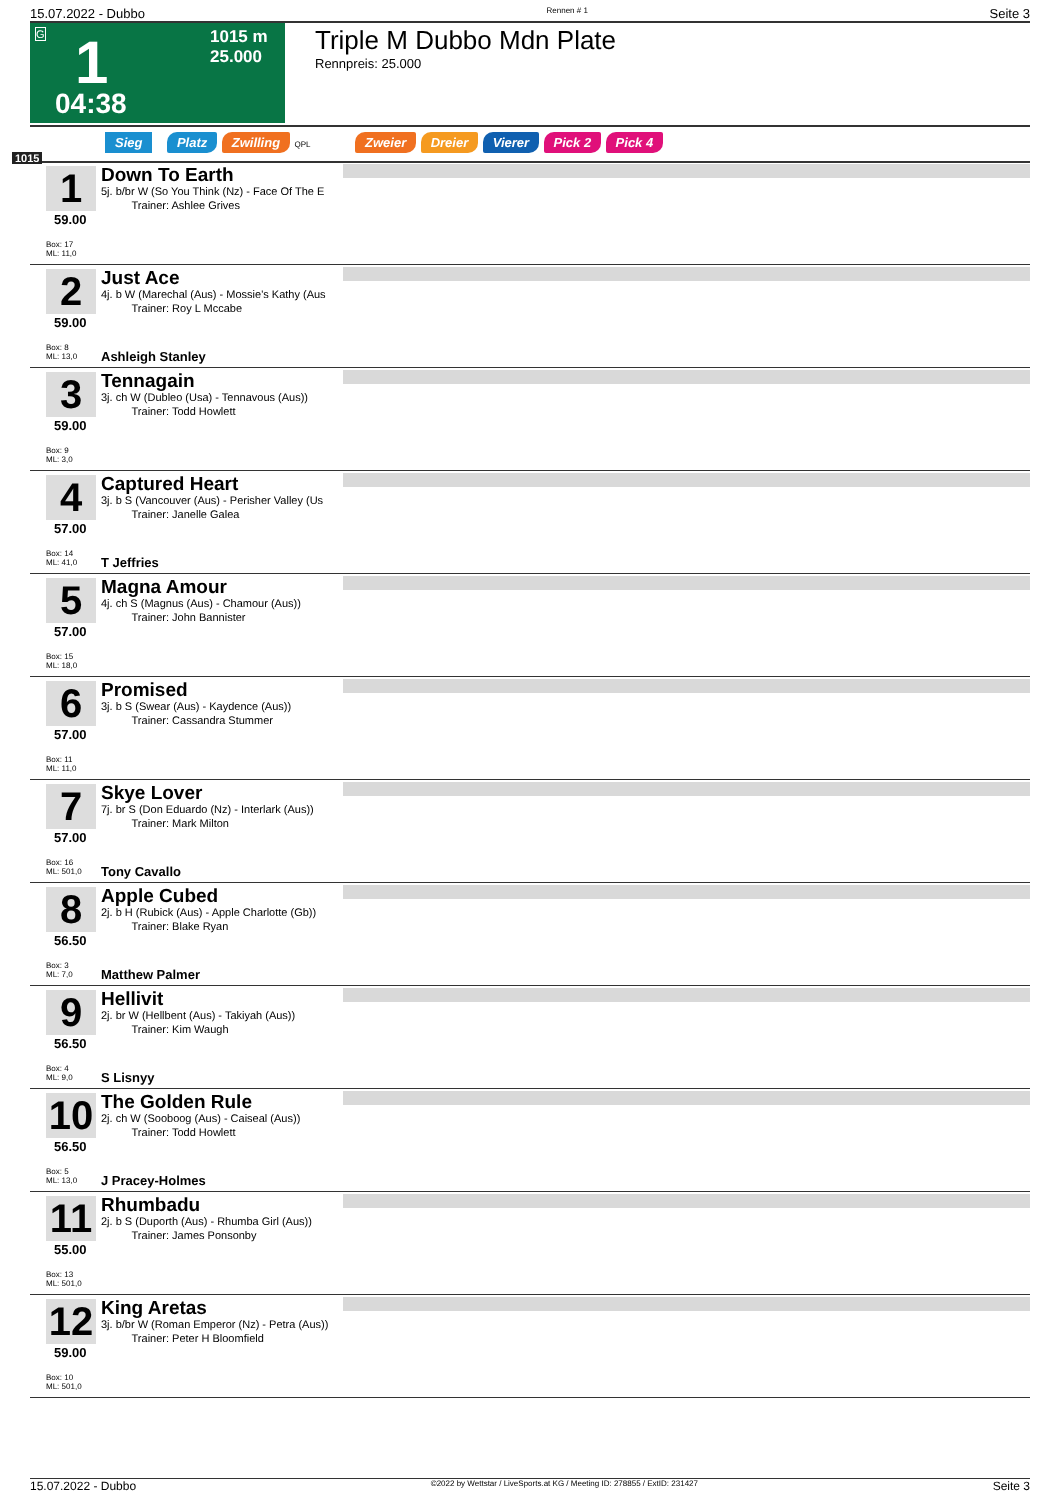15.07.2022 - Dubbo Rennen # 1 Seite 3
G 1 1015 m
25.000
04:38
Triple M Dubbo Mdn Plate
Rennpreis: 25.000
Sieg Platz Zwilling QPL Zweier Dreier Vierer Pick 2 Pick 4
1015
1
59.00
Box: 17
ML: 11,0
Down To Earth
5j. b/br W (So You Think (Nz) - Face Of The E
Trainer: Ashlee Grives
2
59.00
Box: 8
ML: 13,0
Just Ace
4j. b W (Marechal (Aus) - Mossie's Kathy (Aus
Trainer: Roy L Mccabe
Ashleigh Stanley
3
59.00
Box: 9
ML: 3,0
Tennagain
3j. ch W (Dubleo (Usa) - Tennavous (Aus))
Trainer: Todd Howlett
4
57.00
Box: 14
ML: 41,0
Captured Heart
3j. b S (Vancouver (Aus) - Perisher Valley (Us
Trainer: Janelle Galea
T Jeffries
5
57.00
Box: 15
ML: 18,0
Magna Amour
4j. ch S (Magnus (Aus) - Chamour (Aus))
Trainer: John Bannister
6
57.00
Box: 11
ML: 11,0
Promised
3j. b S (Swear (Aus) - Kaydence (Aus))
Trainer: Cassandra Stummer
7
57.00
Box: 16
ML: 501,0
Skye Lover
7j. br S (Don Eduardo (Nz) - Interlark (Aus))
Trainer: Mark Milton
Tony Cavallo
8
56.50
Box: 3
ML: 7,0
Apple Cubed
2j. b H (Rubick (Aus) - Apple Charlotte (Gb))
Trainer: Blake Ryan
Matthew Palmer
9
56.50
Box: 4
ML: 9,0
Hellivit
2j. br W (Hellbent (Aus) - Takiyah (Aus))
Trainer: Kim Waugh
S Lisnyy
10
56.50
Box: 5
ML: 13,0
The Golden Rule
2j. ch W (Sooboog (Aus) - Caiseal (Aus))
Trainer: Todd Howlett
J Pracey-Holmes
11
55.00
Box: 13
ML: 501,0
Rhumbadu
2j. b S (Duporth (Aus) - Rhumba Girl (Aus))
Trainer: James Ponsonby
12
59.00
Box: 10
ML: 501,0
King Aretas
3j. b/br W (Roman Emperor (Nz) - Petra (Aus))
Trainer: Peter H Bloomfield
15.07.2022 - Dubbo ©2022 by Wettstar / LiveSports.at KG / Meeting ID: 278855 / ExtID: 231427 Seite 3